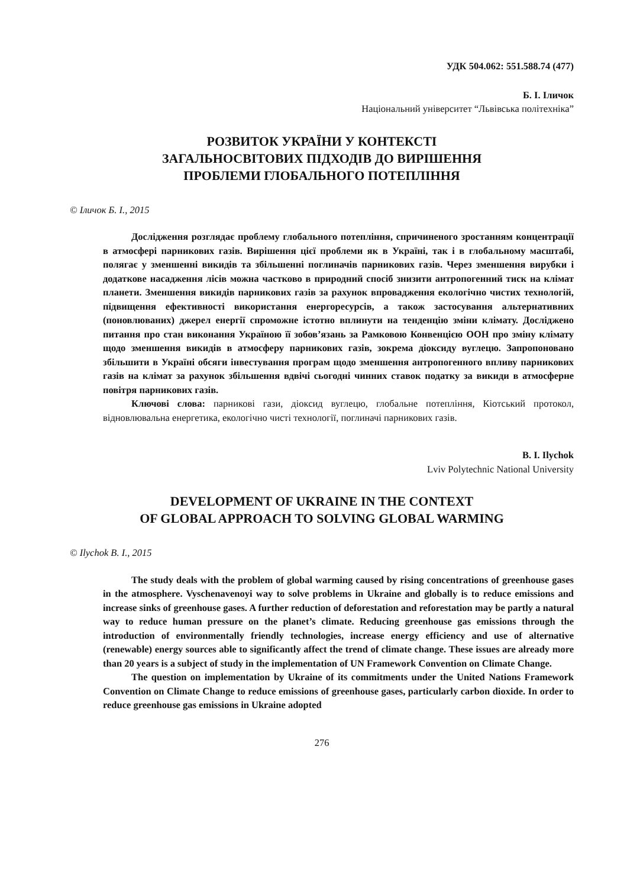УДК 504.062: 551.588.74 (477)
Б. І. Іличок
Національний університет “Львівська політехніка”
РОЗВИТОК УКРАЇНИ У КОНТЕКСТІ
ЗАГАЛЬНОСВІТОВИХ ПІДХОДІВ ДО ВИРІШЕННЯ
ПРОБЛЕМИ ГЛОБАЛЬНОГО ПОТЕПЛІННЯ
© Іличок Б. І., 2015
Дослідження розглядає проблему глобального потепління, спричиненого зростанням концентрації в атмосфері парникових газів. Вирішення цієї проблеми як в Україні, так і в глобальному масштабі, полягає у зменшенні викидів та збільшенні поглиначів парникових газів. Через зменшення вирубки і додаткове насадження лісів можна частково в природний спосіб знизити антропогенний тиск на клімат планети. Зменшення викидів парникових газів за рахунок впровадження екологічно чистих технологій, підвищення ефективності використання енергоресурсів, а також застосування альтернативних (поновлюваних) джерел енергії спроможне істотно вплинути на тенденцію зміни клімату. Досліджено питання про стан виконання Україною її зобов’язань за Рамковою Конвенцією ООН про зміну клімату щодо зменшення викидів в атмосферу парникових газів, зокрема діоксиду вуглецю. Запропоновано збільшити в Україні обсяги інвестування програм щодо зменшення антропогенного впливу парникових газів на клімат за рахунок збільшення вдвічі сьогодні чинних ставок податку за викиди в атмосферне повітря парникових газів.
Ключові слова: парникові гази, діоксид вуглецю, глобальне потепління, Кіотський протокол, відновлювальна енергетика, екологічно чисті технології, поглиначі парникових газів.
B. I. Ilychok
Lviv Polytechnic National University
DEVELOPMENT OF UKRAINE IN THE CONTEXT
OF GLOBAL APPROACH TO SOLVING GLOBAL WARMING
© Ilychok B. I., 2015
The study deals with the problem of global warming caused by rising concentrations of greenhouse gases in the atmosphere. Vyschenavenoyi way to solve problems in Ukraine and globally is to reduce emissions and increase sinks of greenhouse gases. A further reduction of deforestation and reforestation may be partly a natural way to reduce human pressure on the planet’s climate. Reducing greenhouse gas emissions through the introduction of environmentally friendly technologies, increase energy efficiency and use of alternative (renewable) energy sources able to significantly affect the trend of climate change. These issues are already more than 20 years is a subject of study in the implementation of UN Framework Convention on Climate Change.
The question on implementation by Ukraine of its commitments under the United Nations Framework Convention on Climate Change to reduce emissions of greenhouse gases, particularly carbon dioxide. In order to reduce greenhouse gas emissions in Ukraine adopted
276